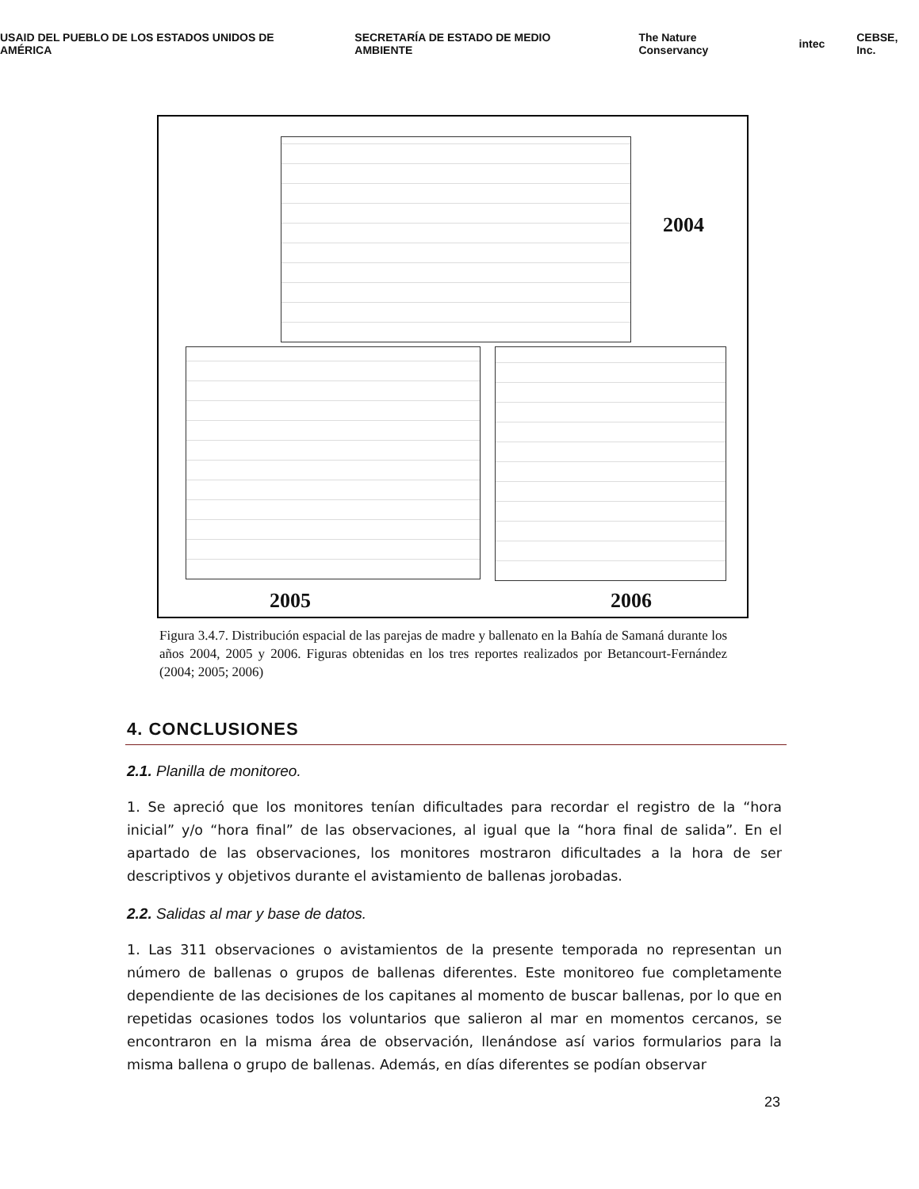USAID DEL PUEBLO DE LOS ESTADOS UNIDOS DE AMÉRICA SECRETARÍA DE ESTADO DE MEDIO AMBIENTE The Nature Conservancy intec CEBSE, Inc.
2004
2005 2006
Figura 3.4.7. Distribución espacial de las parejas de madre y ballenato en la Bahía de Samaná durante los años 2004, 2005 y 2006. Figuras obtenidas en los tres reportes realizados por Betancourt-Fernández (2004; 2005; 2006)
4. CONCLUSIONES
2.1. Planilla de monitoreo.
1. Se apreció que los monitores tenían dificultades para recordar el registro de la “hora inicial” y/o “hora final” de las observaciones, al igual que la “hora final de salida”. En el apartado de las observaciones, los monitores mostraron dificultades a la hora de ser descriptivos y objetivos durante el avistamiento de ballenas jorobadas.
2.2. Salidas al mar y base de datos.
1. Las 311 observaciones o avistamientos de la presente temporada no representan un número de ballenas o grupos de ballenas diferentes. Este monitoreo fue completamente dependiente de las decisiones de los capitanes al momento de buscar ballenas, por lo que en repetidas ocasiones todos los voluntarios que salieron al mar en momentos cercanos, se encontraron en la misma área de observación, llenándose así varios formularios para la misma ballena o grupo de ballenas. Además, en días diferentes se podían observar
23